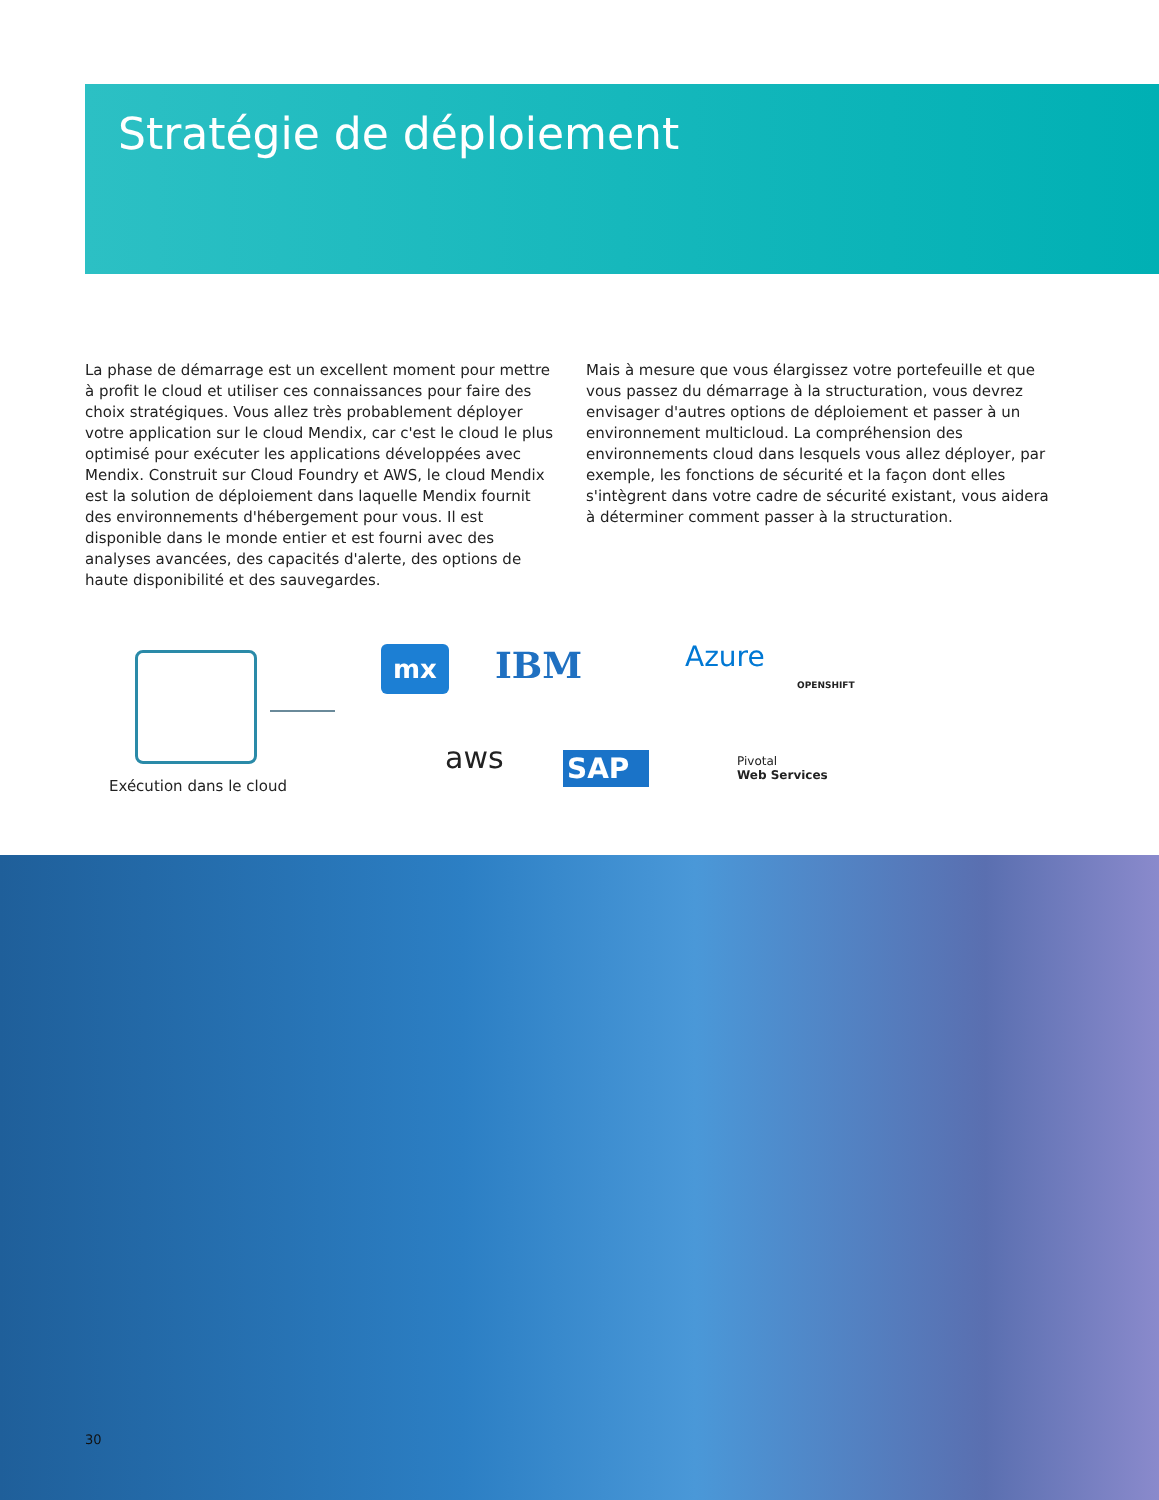Stratégie de déploiement
La phase de démarrage est un excellent moment pour mettre à profit le cloud et utiliser ces connaissances pour faire des choix stratégiques. Vous allez très probablement déployer votre appli­cation sur le cloud Mendix, car c'est le cloud le plus optimisé pour exécuter les applications développées avec Mendix. Construit sur Cloud Foundry et AWS, le cloud Mendix est la solution de déploiement dans laquelle Mendix fournit des environnements d'hébergement pour vous. Il est disponible dans le monde entier et est fourni avec des analyses avancées, des capacités d'alerte, des options de haute disponibilité et des sauvegardes.
Mais à mesure que vous élargissez votre portefeuille et que vous passez du démarrage à la structuration, vous devrez envisager d'autres options de déploiement et passer à un environnement multicloud. La compréhension des environnements cloud dans les­quels vous allez déployer, par exemple, les fonctions de sécurité et la façon dont elles s'intègrent dans votre cadre de sécurité existant, vous aidera à déterminer comment passer à la structuration.
Exécution dans le cloud
mx IBM Azure
OPENSHIFT
aws SAP
Pivotal
Web Services
30